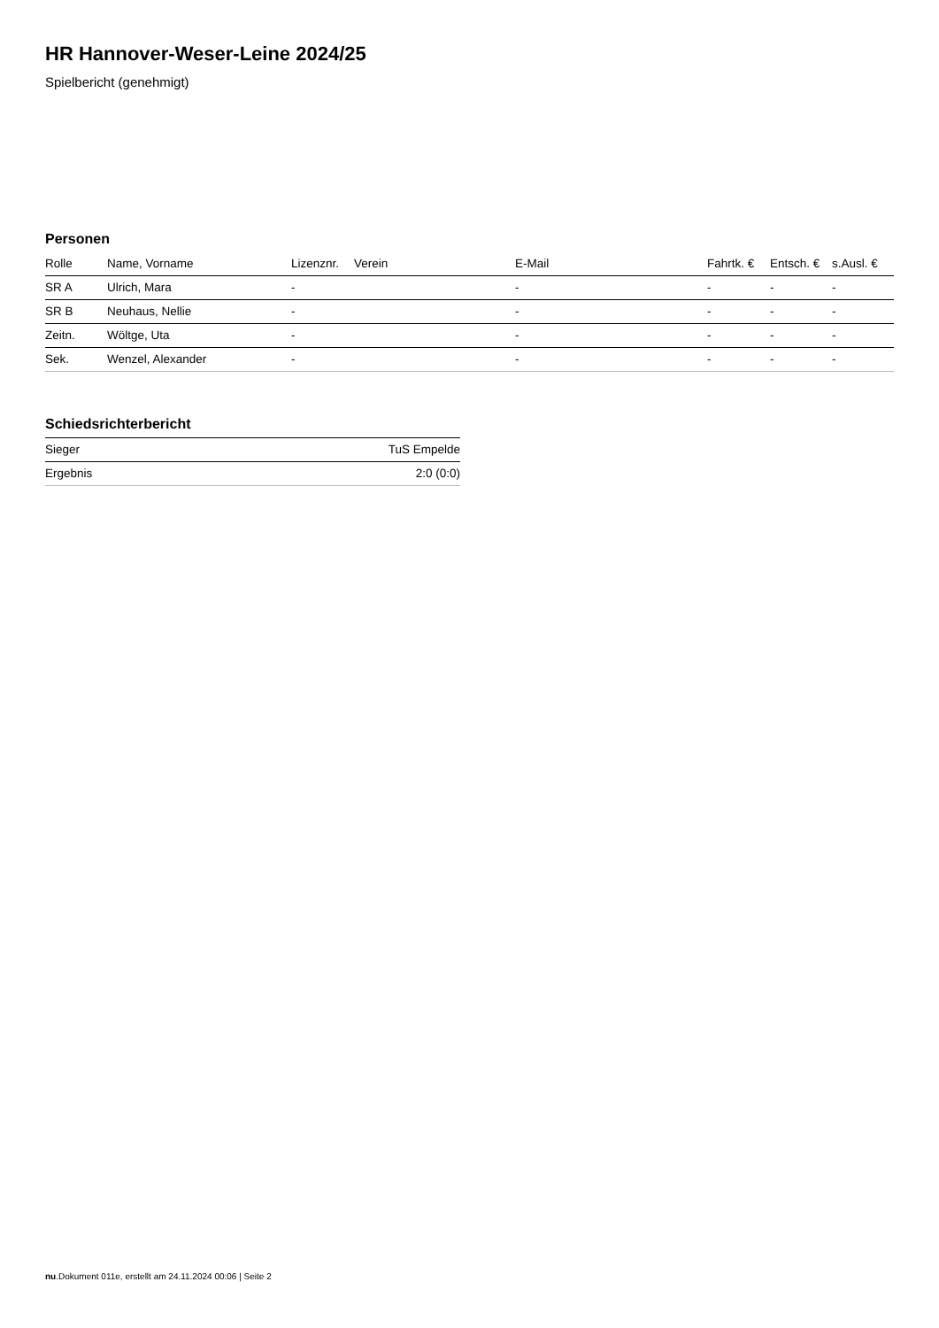HR Hannover-Weser-Leine 2024/25
Spielbericht (genehmigt)
Personen
| Rolle | Name, Vorname | Lizenznr. | Verein | E-Mail | Fahrtk. € | Entsch. € | s.Ausl. € |
| --- | --- | --- | --- | --- | --- | --- | --- |
| SR A | Ulrich, Mara | - | | - | - | - | - |
| SR B | Neuhaus, Nellie | - | | - | - | - | - |
| Zeitn. | Wöltge, Uta | - | | - | - | - | - |
| Sek. | Wenzel, Alexander | - | | - | - | - | - |
Schiedsrichterbericht
| Sieger | TuS Empelde |
| Ergebnis | 2:0 (0:0) |
nu.Dokument 011e, erstellt am 24.11.2024 00:06 | Seite 2